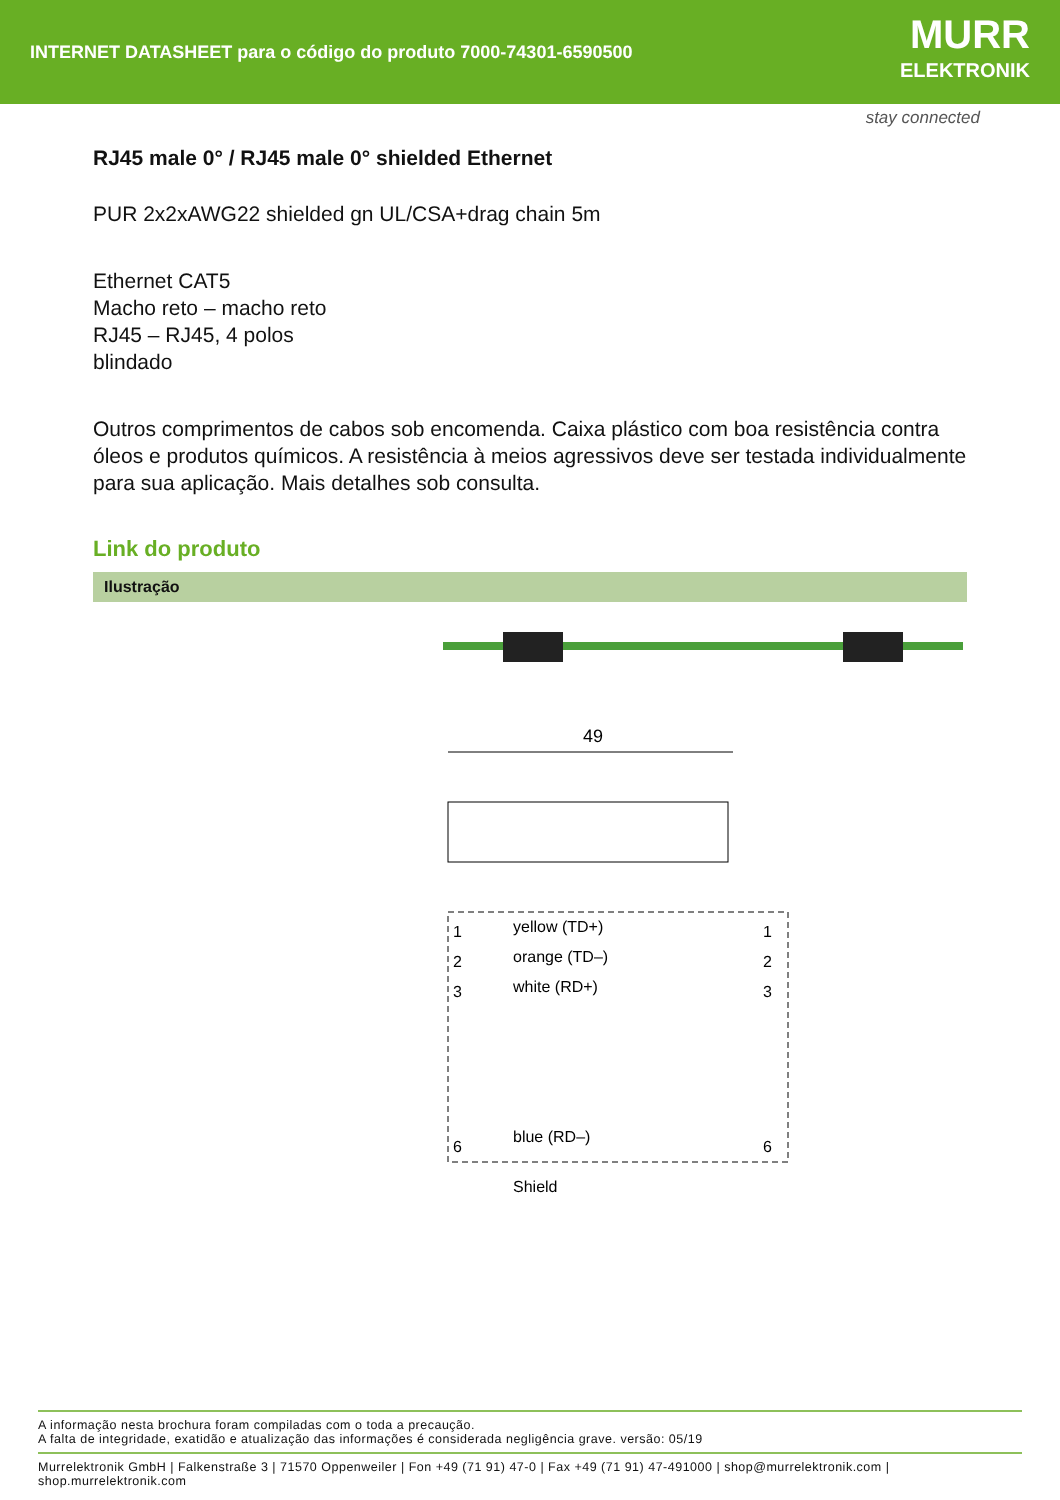INTERNET DATASHEET para o código do produto 7000-74301-6590500
MURR
ELEKTRONIK
stay connected
RJ45 male 0° / RJ45 male 0° shielded Ethernet
PUR 2x2xAWG22 shielded gn UL/CSA+drag chain 5m
Ethernet CAT5
Macho reto – macho reto
RJ45 – RJ45, 4 polos
blindado
Outros comprimentos de cabos sob encomenda. Caixa plástico com boa resistência contra óleos e produtos químicos. A resistência à meios agressivos deve ser testada individualmente para sua aplicação. Mais detalhes sob consulta.
Link do produto
Ilustração
49
yellow (TD+)
orange (TD–)
white (RD+)
blue (RD–)
Shield
1
2
3
6
1
2
3
6
A informação nesta brochura foram compiladas com o toda a precaução.
A falta de integridade, exatidão e atualização das informações é considerada negligência grave. versão: 05/19
Murrelektronik GmbH | Falkenstraße 3 | 71570 Oppenweiler | Fon +49 (71 91) 47-0 | Fax +49 (71 91) 47-491000 | shop@murrelektronik.com | shop.murrelektronik.com